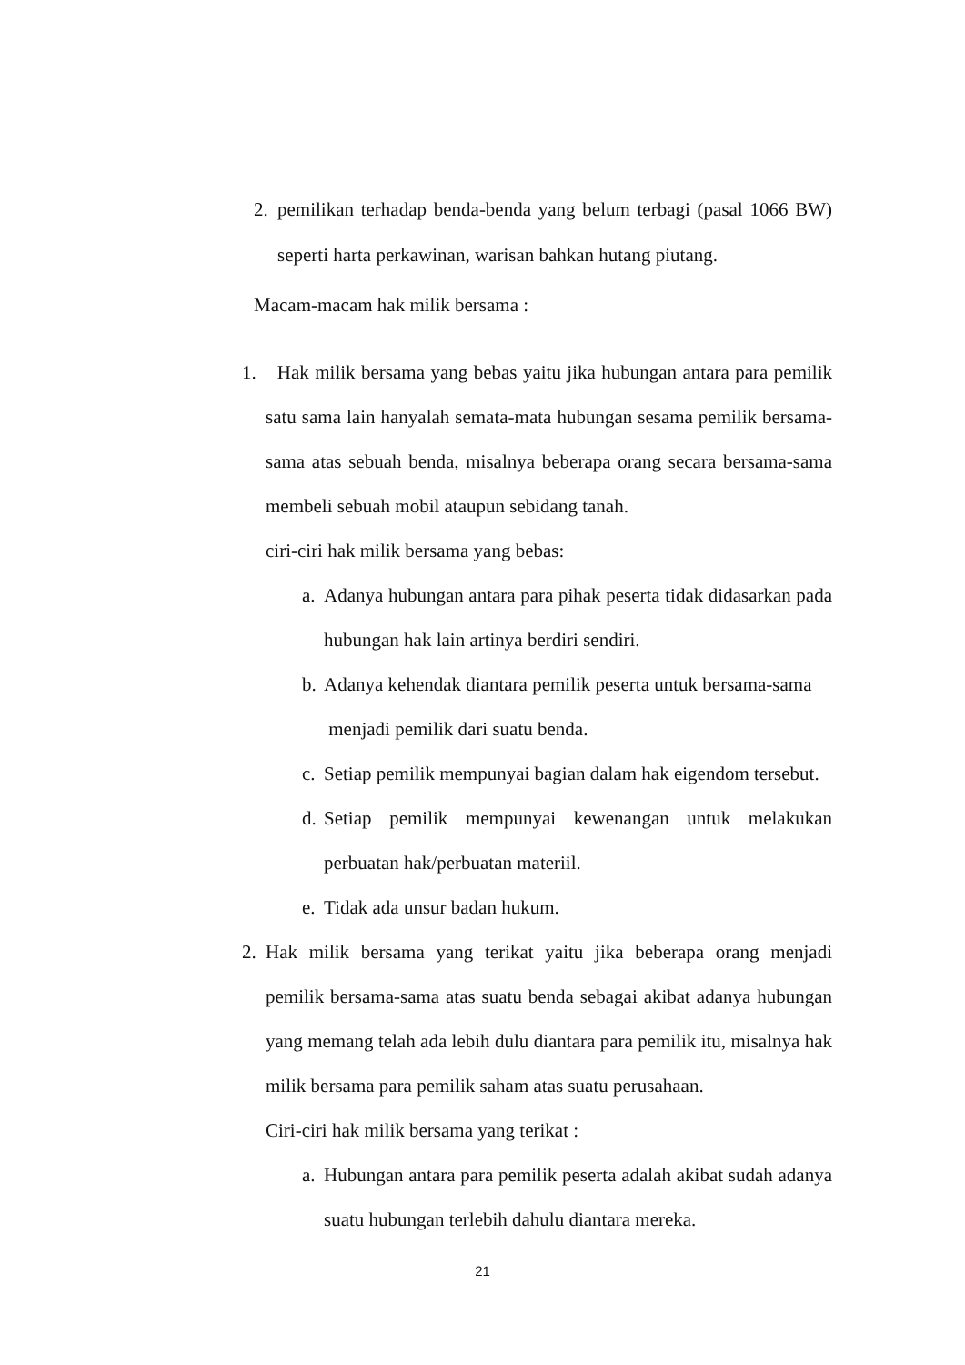2. pemilikan terhadap benda-benda yang belum terbagi (pasal 1066 BW) seperti harta perkawinan, warisan bahkan hutang piutang.
Macam-macam hak milik bersama :
1. Hak milik bersama yang bebas yaitu jika hubungan antara para pemilik satu sama lain hanyalah semata-mata hubungan sesama pemilik bersama-sama atas sebuah benda, misalnya beberapa orang secara bersama-sama membeli sebuah mobil ataupun sebidang tanah.
ciri-ciri hak milik bersama yang bebas:
a. Adanya hubungan antara para pihak peserta tidak didasarkan pada hubungan hak lain artinya berdiri sendiri.
b. Adanya kehendak diantara pemilik peserta untuk bersama-sama
menjadi pemilik dari suatu benda.
c. Setiap pemilik mempunyai bagian dalam hak eigendom tersebut.
d. Setiap pemilik mempunyai kewenangan untuk melakukan perbuatan hak/perbuatan materiil.
e. Tidak ada unsur badan hukum.
2. Hak milik bersama yang terikat yaitu jika beberapa orang menjadi pemilik bersama-sama atas suatu benda sebagai akibat adanya hubungan yang memang telah ada lebih dulu diantara para pemilik itu, misalnya hak milik bersama para pemilik saham atas suatu perusahaan.
Ciri-ciri hak milik bersama yang terikat :
a. Hubungan antara para pemilik peserta adalah akibat sudah adanya suatu hubungan terlebih dahulu diantara mereka.
21